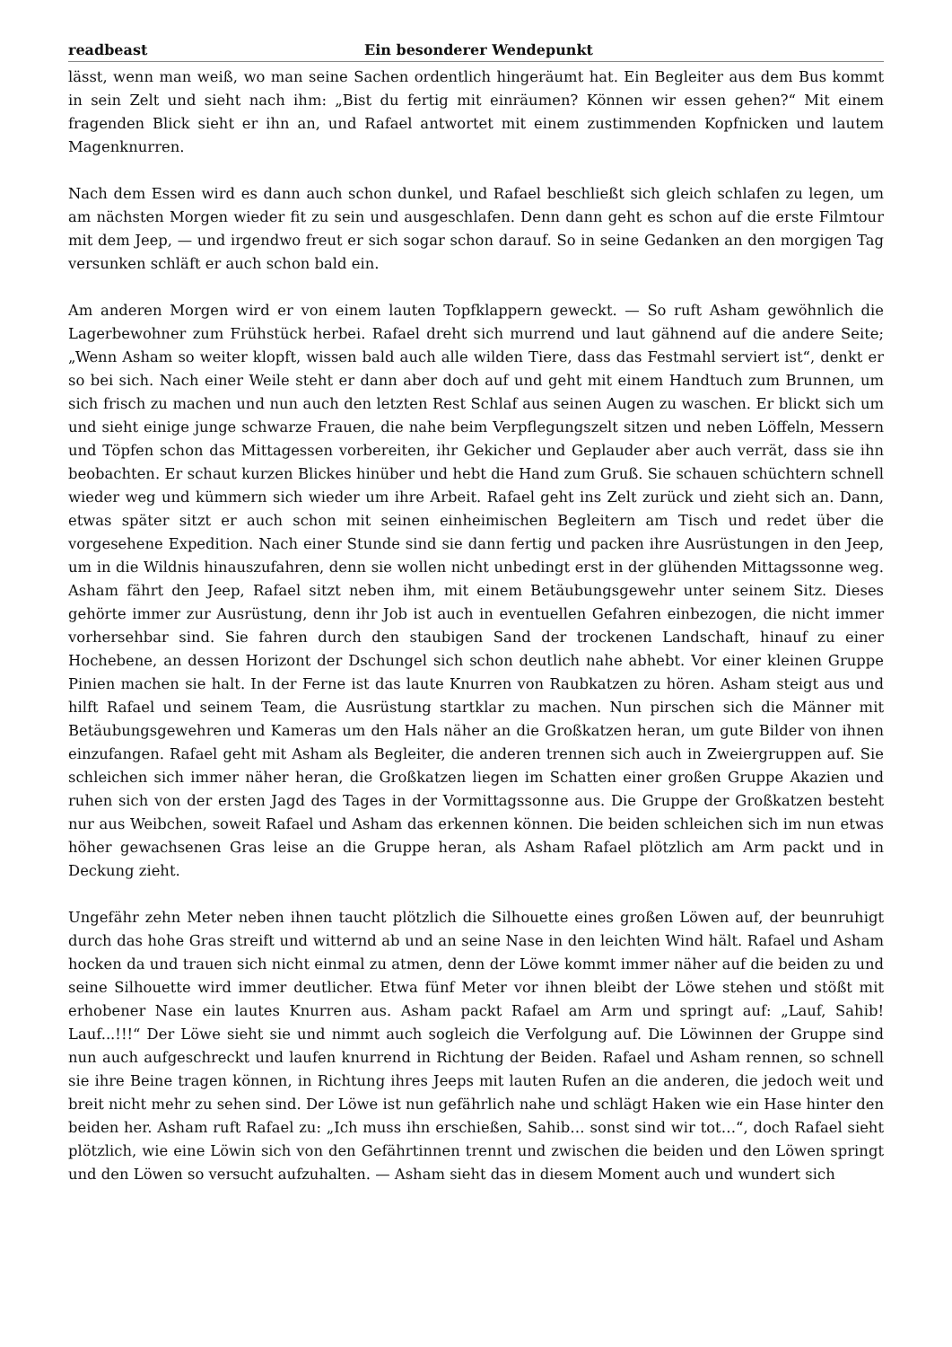readbeast Ein besonderer Wendepunkt
lässt, wenn man weiß, wo man seine Sachen ordentlich hingeräumt hat. Ein Begleiter aus dem Bus kommt in sein Zelt und sieht nach ihm: „Bist du fertig mit einräumen? Können wir essen gehen?“ Mit einem fragenden Blick sieht er ihn an, und Rafael antwortet mit einem zustimmenden Kopfnicken und lautem Magenknurren.
Nach dem Essen wird es dann auch schon dunkel, und Rafael beschließt sich gleich schlafen zu legen, um am nächsten Morgen wieder fit zu sein und ausgeschlafen. Denn dann geht es schon auf die erste Filmtour mit dem Jeep, — und irgendwo freut er sich sogar schon darauf. So in seine Gedanken an den morgigen Tag versunken schläft er auch schon bald ein.
Am anderen Morgen wird er von einem lauten Topfklappern geweckt. — So ruft Asham gewöhnlich die Lagerbewohner zum Frühstück herbei. Rafael dreht sich murrend und laut gähnend auf die andere Seite; „Wenn Asham so weiter klopft, wissen bald auch alle wilden Tiere, dass das Festmahl serviert ist“, denkt er so bei sich. Nach einer Weile steht er dann aber doch auf und geht mit einem Handtuch zum Brunnen, um sich frisch zu machen und nun auch den letzten Rest Schlaf aus seinen Augen zu waschen. Er blickt sich um und sieht einige junge schwarze Frauen, die nahe beim Verpflegungszelt sitzen und neben Löffeln, Messern und Töpfen schon das Mittagessen vorbereiten, ihr Gekicher und Geplauder aber auch verrät, dass sie ihn beobachten. Er schaut kurzen Blickes hinüber und hebt die Hand zum Gruß. Sie schauen schüchtern schnell wieder weg und kümmern sich wieder um ihre Arbeit. Rafael geht ins Zelt zurück und zieht sich an. Dann, etwas später sitzt er auch schon mit seinen einheimischen Begleitern am Tisch und redet über die vorgesehene Expedition. Nach einer Stunde sind sie dann fertig und packen ihre Ausrüstungen in den Jeep, um in die Wildnis hinauszufahren, denn sie wollen nicht unbedingt erst in der glühenden Mittagssonne weg. Asham fährt den Jeep, Rafael sitzt neben ihm, mit einem Betäubungsgewehr unter seinem Sitz. Dieses gehörte immer zur Ausrüstung, denn ihr Job ist auch in eventuellen Gefahren einbezogen, die nicht immer vorhersehbar sind. Sie fahren durch den staubigen Sand der trockenen Landschaft, hinauf zu einer Hochebene, an dessen Horizont der Dschungel sich schon deutlich nahe abhebt. Vor einer kleinen Gruppe Pinien machen sie halt. In der Ferne ist das laute Knurren von Raubkatzen zu hören. Asham steigt aus und hilft Rafael und seinem Team, die Ausrüstung startklar zu machen. Nun pirschen sich die Männer mit Betäubungsgewehren und Kameras um den Hals näher an die Großkatzen heran, um gute Bilder von ihnen einzufangen. Rafael geht mit Asham als Begleiter, die anderen trennen sich auch in Zweiergruppen auf. Sie schleichen sich immer näher heran, die Großkatzen liegen im Schatten einer großen Gruppe Akazien und ruhen sich von der ersten Jagd des Tages in der Vormittagssonne aus. Die Gruppe der Großkatzen besteht nur aus Weibchen, soweit Rafael und Asham das erkennen können. Die beiden schleichen sich im nun etwas höher gewachsenen Gras leise an die Gruppe heran, als Asham Rafael plötzlich am Arm packt und in Deckung zieht.
Ungefähr zehn Meter neben ihnen taucht plötzlich die Silhouette eines großen Löwen auf, der beunruhigt durch das hohe Gras streift und witternd ab und an seine Nase in den leichten Wind hält. Rafael und Asham hocken da und trauen sich nicht einmal zu atmen, denn der Löwe kommt immer näher auf die beiden zu und seine Silhouette wird immer deutlicher. Etwa fünf Meter vor ihnen bleibt der Löwe stehen und stößt mit erhobener Nase ein lautes Knurren aus. Asham packt Rafael am Arm und springt auf: „Lauf, Sahib! Lauf...!!!“ Der Löwe sieht sie und nimmt auch sogleich die Verfolgung auf. Die Löwinnen der Gruppe sind nun auch aufgeschreckt und laufen knurrend in Richtung der Beiden. Rafael und Asham rennen, so schnell sie ihre Beine tragen können, in Richtung ihres Jeeps mit lauten Rufen an die anderen, die jedoch weit und breit nicht mehr zu sehen sind. Der Löwe ist nun gefährlich nahe und schlägt Haken wie ein Hase hinter den beiden her. Asham ruft Rafael zu: „Ich muss ihn erschießen, Sahib… sonst sind wir tot…“, doch Rafael sieht plötzlich, wie eine Löwin sich von den Gefährtinnen trennt und zwischen die beiden und den Löwen springt und den Löwen so versucht aufzuhalten. — Asham sieht das in diesem Moment auch und wundert sich